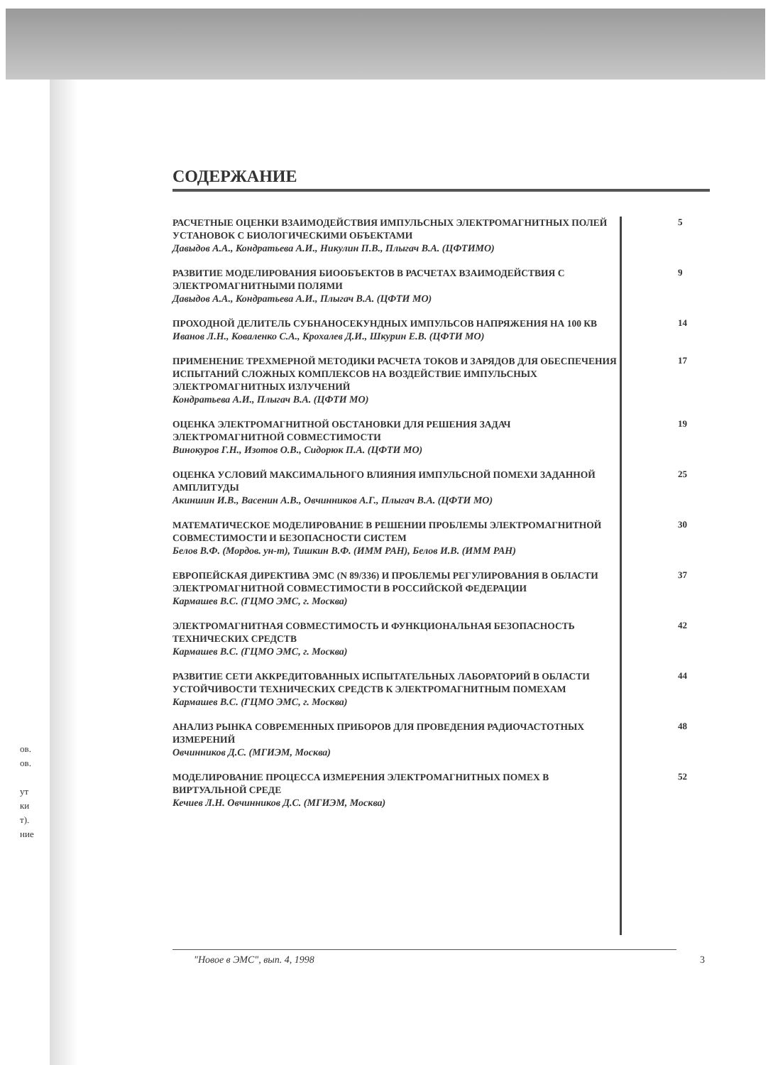ов.
ов.
ут
ки
т).
ние
СОДЕРЖАНИЕ
РАСЧЕТНЫЕ ОЦЕНКИ ВЗАИМОДЕЙСТВИЯ ИМПУЛЬСНЫХ ЭЛЕКТРОМАГНИТНЫХ ПОЛЕЙ УСТАНОВОК С БИОЛОГИЧЕСКИМИ ОБЪЕКТАМИ
Давыдов А.А., Кондратьева А.И., Никулин П.В., Плыгач В.А. (ЦФТИМО)
5
РАЗВИТИЕ МОДЕЛИРОВАНИЯ БИООБЪЕКТОВ В РАСЧЕТАХ ВЗАИМОДЕЙСТВИЯ С ЭЛЕКТРОМАГНИТНЫМИ ПОЛЯМИ
Давыдов А.А., Кондратьева А.И., Плыгач В.А. (ЦФТИ МО)
9
ПРОХОДНОЙ ДЕЛИТЕЛЬ СУБНАНОСЕКУНДНЫХ ИМПУЛЬСОВ НАПРЯЖЕНИЯ НА 100 КВ
Иванов Л.Н., Коваленко С.А., Крохалев Д.И., Шкурин Е.В. (ЦФТИ МО)
14
ПРИМЕНЕНИЕ ТРЕХМЕРНОЙ МЕТОДИКИ РАСЧЕТА ТОКОВ И ЗАРЯДОВ ДЛЯ ОБЕСПЕЧЕНИЯ ИСПЫТАНИЙ СЛОЖНЫХ КОМПЛЕКСОВ НА ВОЗДЕЙСТВИЕ ИМПУЛЬСНЫХ ЭЛЕКТРОМАГНИТНЫХ ИЗЛУЧЕНИЙ
Кондратьева А.И., Плыгач В.А. (ЦФТИ МО)
17
ОЦЕНКА ЭЛЕКТРОМАГНИТНОЙ ОБСТАНОВКИ ДЛЯ РЕШЕНИЯ ЗАДАЧ ЭЛЕКТРОМАГНИТНОЙ СОВМЕСТИМОСТИ
Винокуров Г.Н., Изотов О.В., Сидорюк П.А. (ЦФТИ МО)
19
ОЦЕНКА УСЛОВИЙ МАКСИМАЛЬНОГО ВЛИЯНИЯ ИМПУЛЬСНОЙ ПОМЕХИ ЗАДАННОЙ АМПЛИТУДЫ
Акиншин И.В., Васенин А.В., Овчинников А.Г., Плыгач В.А. (ЦФТИ МО)
25
МАТЕМАТИЧЕСКОЕ МОДЕЛИРОВАНИЕ В РЕШЕНИИ ПРОБЛЕМЫ ЭЛЕКТРОМАГНИТНОЙ СОВМЕСТИМОСТИ И БЕЗОПАСНОСТИ СИСТЕМ
Белов В.Ф. (Мордов. ун-т), Тишкин В.Ф. (ИММ РАН), Белов И.В. (ИММ РАН)
30
ЕВРОПЕЙСКАЯ ДИРЕКТИВА ЭМС (N 89/336) И ПРОБЛЕМЫ РЕГУЛИРОВАНИЯ В ОБЛАСТИ ЭЛЕКТРОМАГНИТНОЙ СОВМЕСТИМОСТИ В РОССИЙСКОЙ ФЕДЕРАЦИИ
Кармашев В.С. (ГЦМО ЭМС, г. Москва)
37
ЭЛЕКТРОМАГНИТНАЯ СОВМЕСТИМОСТЬ И ФУНКЦИОНАЛЬНАЯ БЕЗОПАСНОСТЬ ТЕХНИЧЕСКИХ СРЕДСТВ
Кармашев В.С. (ГЦМО ЭМС, г. Москва)
42
РАЗВИТИЕ СЕТИ АККРЕДИТОВАННЫХ ИСПЫТАТЕЛЬНЫХ ЛАБОРАТОРИЙ В ОБЛАСТИ УСТОЙЧИВОСТИ ТЕХНИЧЕСКИХ СРЕДСТВ К ЭЛЕКТРОМАГНИТНЫМ ПОМЕХАМ
Кармашев В.С. (ГЦМО ЭМС, г. Москва)
44
АНАЛИЗ РЫНКА СОВРЕМЕННЫХ ПРИБОРОВ ДЛЯ ПРОВЕДЕНИЯ РАДИОЧАСТОТНЫХ ИЗМЕРЕНИЙ
Овчинников Д.С. (МГИЭМ, Москва)
48
МОДЕЛИРОВАНИЕ ПРОЦЕССА ИЗМЕРЕНИЯ ЭЛЕКТРОМАГНИТНЫХ ПОМЕХ В ВИРТУАЛЬНОЙ СРЕДЕ
Кечиев Л.Н. Овчинников Д.С. (МГИЭМ, Москва)
52
"Новое в ЭМС", вып. 4, 1998 3